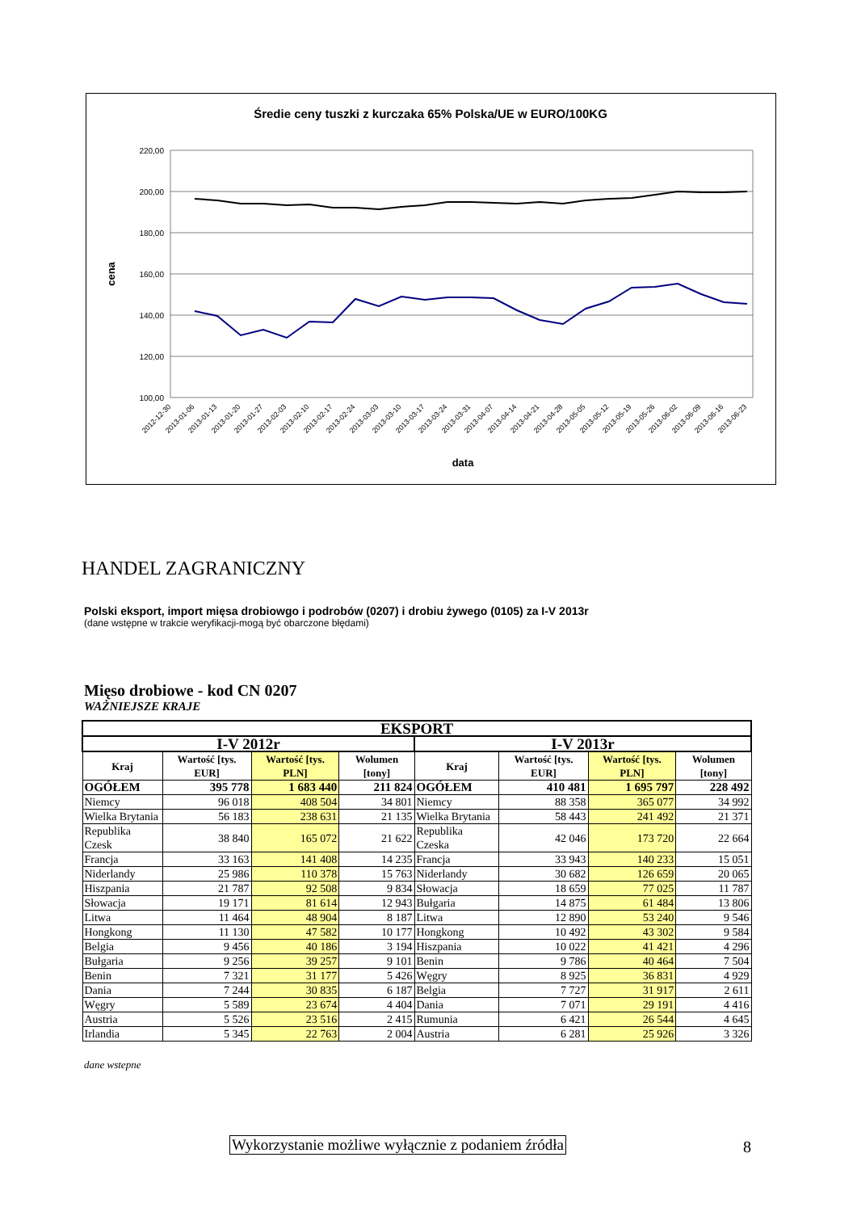Średie ceny tuszki z kurczaka 65% Polska/UE w EURO/100KG
220,00
200,00
180,00
160,00
140,00
120,00
100,00
cena
data
2012-12-30
2013-01-06
2013-01-13
2013-01-20
2013-01-27
2013-02-03
2013-02-10
2013-02-17
2013-02-24
2013-03-03
2013-03-10
2013-03-17
2013-03-24
2013-03-31
2013-04-07
2013-04-14
2013-04-21
2013-04-28
2013-05-05
2013-05-12
2013-05-19
2013-05-26
2013-06-02
2013-06-09
2013-06-16
2013-06-23
HANDEL ZAGRANICZNY
Polski eksport, import mięsa drobiowgo i podrobów (0207) i drobiu żywego (0105) za I-V 2013r
(dane wstępne w trakcie weryfikacji-mogą być obarczone błędami)
Mięso drobiowe - kod CN 0207
WAŻNIEJSZE KRAJE
| EKSPORT | | | | | | | |
| --- | --- | --- | --- | --- | --- | --- | --- |
| I-V 2012r | | | | I-V 2013r | | | |
| Kraj | Wartość [tys. EUR] | Wartość [tys. PLN] | Wolumen [tony] | Kraj | Wartość [tys. EUR] | Wartość [tys. PLN] | Wolumen [tony] |
| OGÓŁEM | 395 778 | 1 683 440 | 211 824 | OGÓŁEM | 410 481 | 1 695 797 | 228 492 |
| Niemcy | 96 018 | 408 504 | 34 801 | Niemcy | 88 358 | 365 077 | 34 992 |
| Wielka Brytania | 56 183 | 238 631 | 21 135 | Wielka Brytania | 58 443 | 241 492 | 21 371 |
| Republika Czesk | 38 840 | 165 072 | 21 622 | Republika Czeska | 42 046 | 173 720 | 22 664 |
| Francja | 33 163 | 141 408 | 14 235 | Francja | 33 943 | 140 233 | 15 051 |
| Niderlandy | 25 986 | 110 378 | 15 763 | Niderlandy | 30 682 | 126 659 | 20 065 |
| Hiszpania | 21 787 | 92 508 | 9 834 | Słowacja | 18 659 | 77 025 | 11 787 |
| Słowacja | 19 171 | 81 614 | 12 943 | Bułgaria | 14 875 | 61 484 | 13 806 |
| Litwa | 11 464 | 48 904 | 8 187 | Litwa | 12 890 | 53 240 | 9 546 |
| Hongkong | 11 130 | 47 582 | 10 177 | Hongkong | 10 492 | 43 302 | 9 584 |
| Belgia | 9 456 | 40 186 | 3 194 | Hiszpania | 10 022 | 41 421 | 4 296 |
| Bułgaria | 9 256 | 39 257 | 9 101 | Benin | 9 786 | 40 464 | 7 504 |
| Benin | 7 321 | 31 177 | 5 426 | Węgry | 8 925 | 36 831 | 4 929 |
| Dania | 7 244 | 30 835 | 6 187 | Belgia | 7 727 | 31 917 | 2 611 |
| Węgry | 5 589 | 23 674 | 4 404 | Dania | 7 071 | 29 191 | 4 416 |
| Austria | 5 526 | 23 516 | 2 415 | Rumunia | 6 421 | 26 544 | 4 645 |
| Irlandia | 5 345 | 22 763 | 2 004 | Austria | 6 281 | 25 926 | 3 326 |
dane wstepne
Wykorzystanie możliwe wyłącznie z podaniem źródła
8